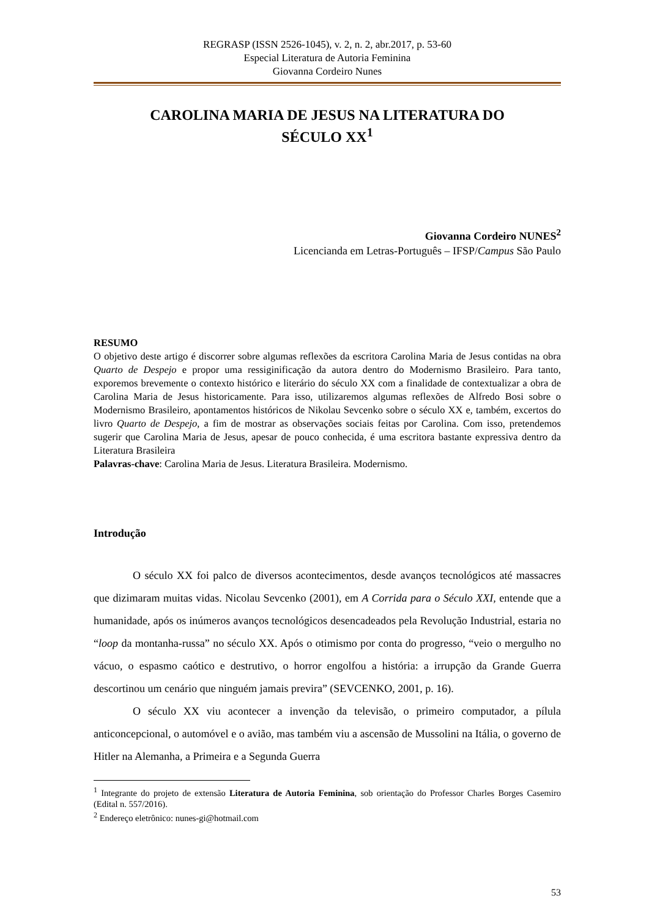REGRASP (ISSN 2526-1045), v. 2, n. 2, abr.2017, p. 53-60
Especial Literatura de Autoria Feminina
Giovanna Cordeiro Nunes
CAROLINA MARIA DE JESUS NA LITERATURA DO
SÉCULO XX<sup>1</sup>
Giovanna Cordeiro NUNES<sup>2</sup>
Licencianda em Letras-Português – IFSP/Campus São Paulo
RESUMO
O objetivo deste artigo é discorrer sobre algumas reflexões da escritora Carolina Maria de Jesus contidas na obra Quarto de Despejo e propor uma ressiginificação da autora dentro do Modernismo Brasileiro. Para tanto, exporemos brevemente o contexto histórico e literário do século XX com a finalidade de contextualizar a obra de Carolina Maria de Jesus historicamente. Para isso, utilizaremos algumas reflexões de Alfredo Bosi sobre o Modernismo Brasileiro, apontamentos históricos de Nikolau Sevcenko sobre o século XX e, também, excertos do livro Quarto de Despejo, a fim de mostrar as observações sociais feitas por Carolina. Com isso, pretendemos sugerir que Carolina Maria de Jesus, apesar de pouco conhecida, é uma escritora bastante expressiva dentro da Literatura Brasileira
Palavras-chave: Carolina Maria de Jesus. Literatura Brasileira. Modernismo.
Introdução
O século XX foi palco de diversos acontecimentos, desde avanços tecnológicos até massacres que dizimaram muitas vidas. Nicolau Sevcenko (2001), em A Corrida para o Século XXI, entende que a humanidade, após os inúmeros avanços tecnológicos desencadeados pela Revolução Industrial, estaria no “loop da montanha-russa” no século XX. Após o otimismo por conta do progresso, “veio o mergulho no vácuo, o espasmo caótico e destrutivo, o horror engolfou a história: a irrupção da Grande Guerra descortinou um cenário que ninguém jamais previra” (SEVCENKO, 2001, p. 16).
O século XX viu acontecer a invenção da televisão, o primeiro computador, a pílula anticoncepcional, o automóvel e o avião, mas também viu a ascensão de Mussolini na Itália, o governo de Hitler na Alemanha, a Primeira e a Segunda Guerra
<sup>1</sup> Integrante do projeto de extensão Literatura de Autoria Feminina, sob orientação do Professor Charles Borges Casemiro (Edital n. 557/2016).
<sup>2</sup> Endereço eletrônico: nunes-gi@hotmail.com
53